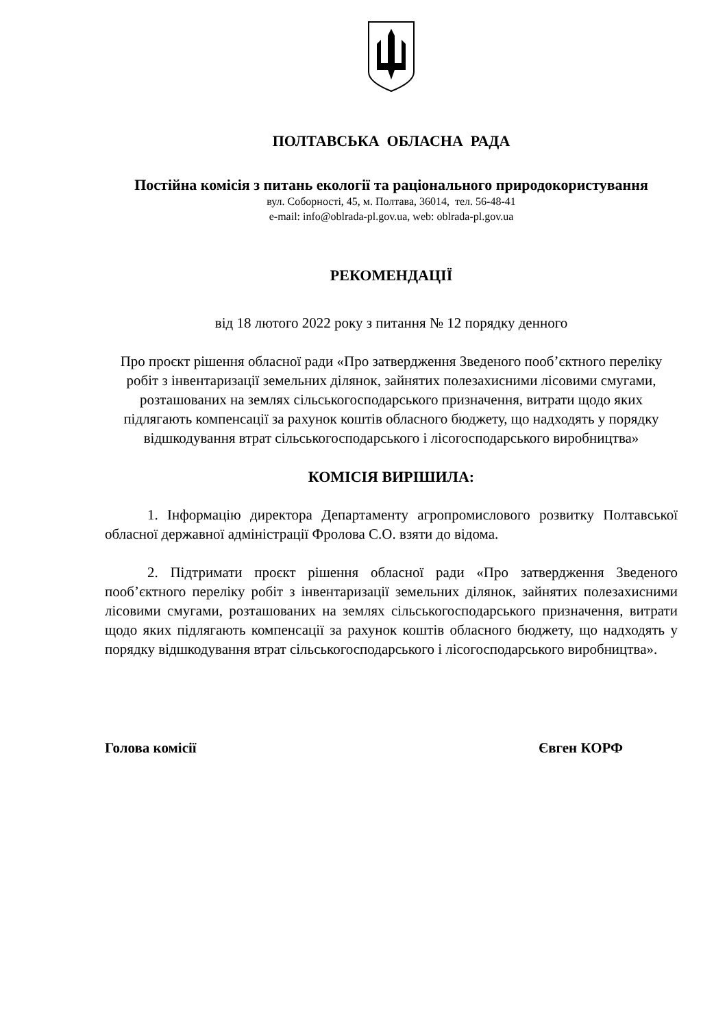ПОЛТАВСЬКА ОБЛАСНА РАДА
Постійна комісія з питань екології та раціонального природокористування
вул. Соборності, 45, м. Полтава, 36014, тел. 56-48-41
e-mail: info@oblrada-pl.gov.ua, web: oblrada-pl.gov.ua
РЕКОМЕНДАЦІЇ
від 18 лютого 2022 року з питання № 12 порядку денного
Про проєкт рішення обласної ради «Про затвердження Зведеного пооб’єктного переліку робіт з інвентаризації земельних ділянок, зайнятих полезахисними лісовими смугами, розташованих на землях сільськогосподарського призначення, витрати щодо яких підлягають компенсації за рахунок коштів обласного бюджету, що надходять у порядку відшкодування втрат сільськогосподарського і лісогосподарського виробництва»
КОМІСІЯ ВИРІШИЛА:
1. Інформацію директора Департаменту агропромислового розвитку Полтавської обласної державної адміністрації Фролова С.О. взяти до відома.
2. Підтримати проєкт рішення обласної ради «Про затвердження Зведеного пооб’єктного переліку робіт з інвентаризації земельних ділянок, зайнятих полезахисними лісовими смугами, розташованих на землях сільськогосподарського призначення, витрати щодо яких підлягають компенсації за рахунок коштів обласного бюджету, що надходять у порядку відшкодування втрат сільськогосподарського і лісогосподарського виробництва».
Голова комісії Євген КОРФ